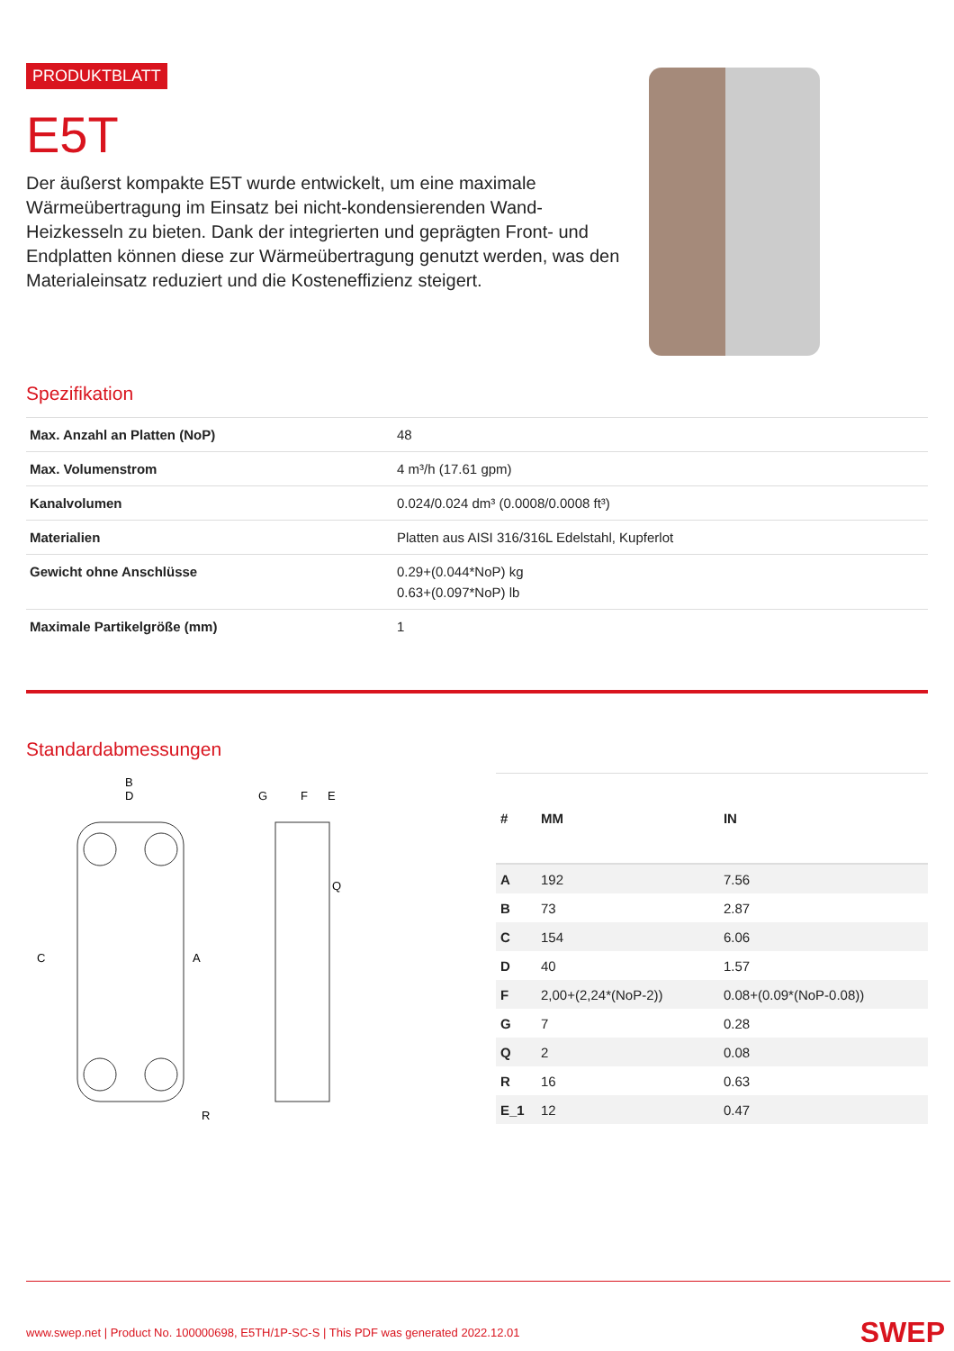PRODUKTBLATT
E5T
Der äußerst kompakte E5T wurde entwickelt, um eine maximale Wärmeübertragung im Einsatz bei nicht-kondensierenden Wand-Heizkesseln zu bieten. Dank der integrierten und geprägten Front- und Endplatten können diese zur Wärmeübertragung genutzt werden, was den Materialeinsatz reduziert und die Kosteneffizienz steigert.
Spezifikation
| Max. Anzahl an Platten (NoP) | 48 |
| Max. Volumenstrom | 4 m³/h (17.61 gpm) |
| Kanalvolumen | 0.024/0.024 dm³ (0.0008/0.0008 ft³) |
| Materialien | Platten aus AISI 316/316L Edelstahl, Kupferlot |
| Gewicht ohne Anschlüsse | 0.29+(0.044*NoP) kg 0.63+(0.097*NoP) lb |
| Maximale Partikelgröße (mm) | 1 |
Standardabmessungen
B
D
C
A
R
G
F
E
Q
| # | MM | IN |
| --- | --- | --- |
| A | 192 | 7.56 |
| B | 73 | 2.87 |
| C | 154 | 6.06 |
| D | 40 | 1.57 |
| F | 2,00+(2,24*(NoP-2)) | 0.08+(0.09*(NoP-0.08)) |
| G | 7 | 0.28 |
| Q | 2 | 0.08 |
| R | 16 | 0.63 |
| E_1 | 12 | 0.47 |
www.swep.net | Product No. 100000698, E5TH/1P-SC-S | This PDF was generated 2022.12.01
SWEP